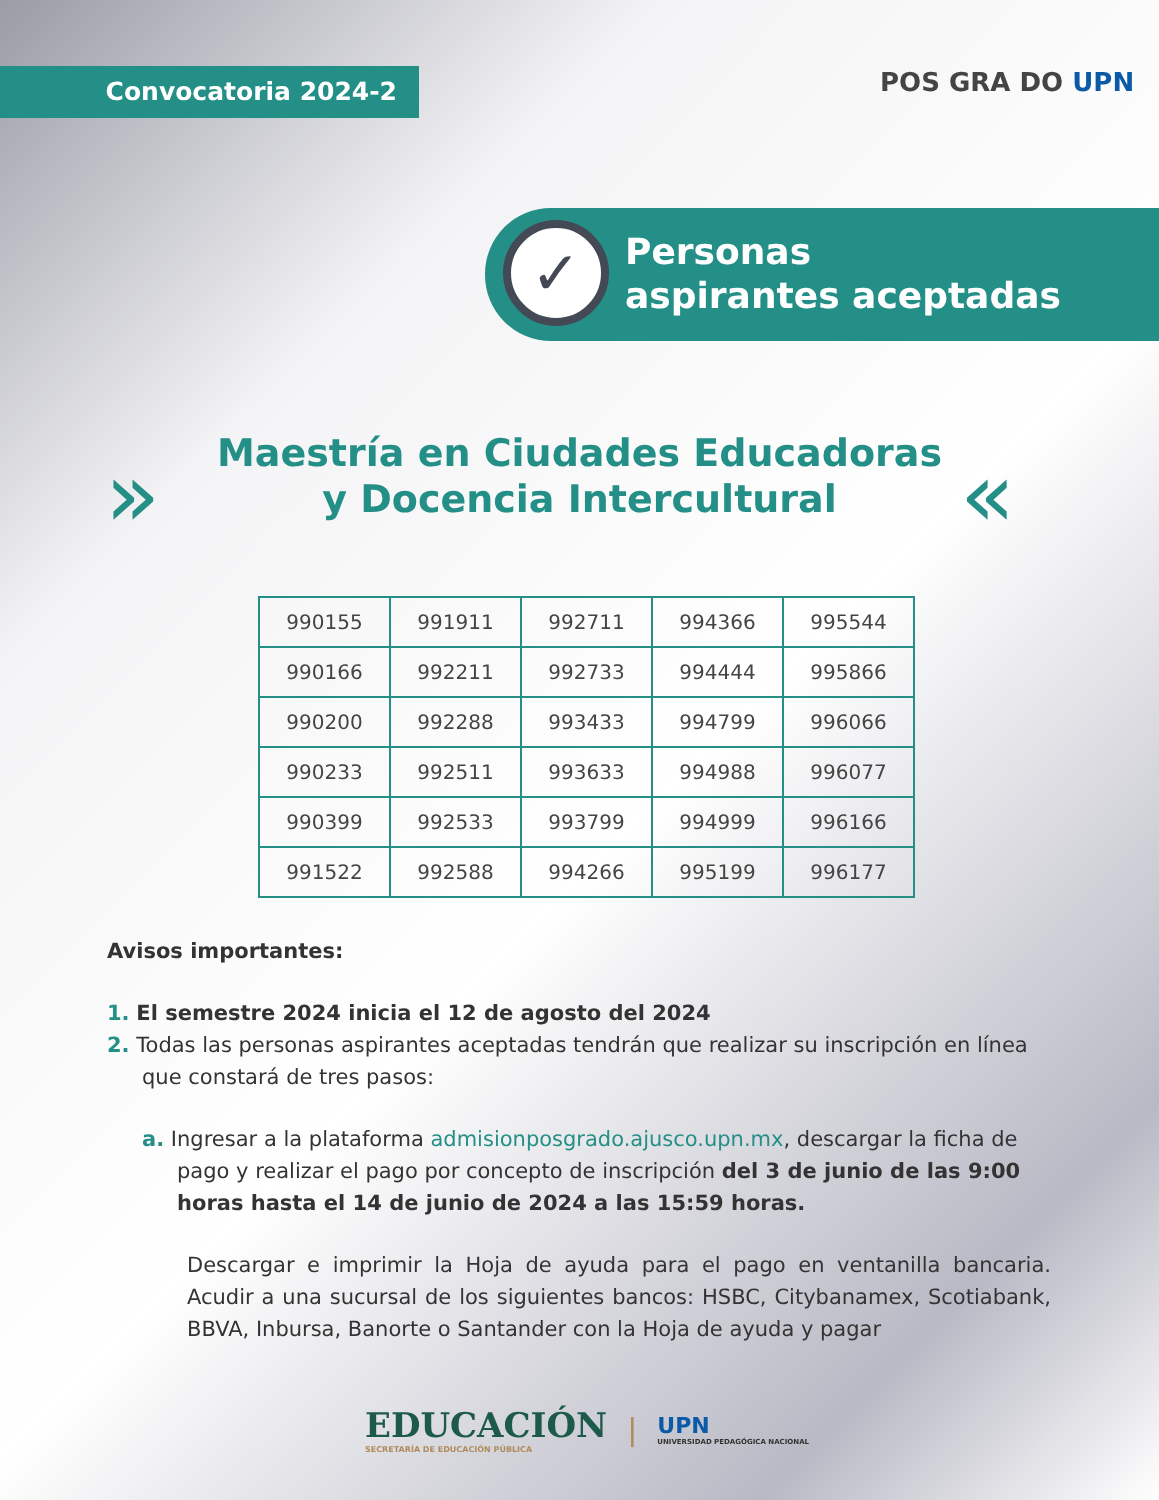Convocatoria 2024-2 POS GRA DO UPN
✓
Personas
aspirantes aceptadas
»
Maestría en Ciudades Educadoras
y Docencia Intercultural
«
| 990155 | 991911 | 992711 | 994366 | 995544 |
| 990166 | 992211 | 992733 | 994444 | 995866 |
| 990200 | 992288 | 993433 | 994799 | 996066 |
| 990233 | 992511 | 993633 | 994988 | 996077 |
| 990399 | 992533 | 993799 | 994999 | 996166 |
| 991522 | 992588 | 994266 | 995199 | 996177 |
Avisos importantes:
1. El semestre 2024 inicia el 12 de agosto del 2024
2. Todas las personas aspirantes aceptadas tendrán que realizar su inscripción en línea que constará de tres pasos:
a. Ingresar a la plataforma admisionposgrado.ajusco.upn.mx, descargar la ficha de pago y realizar el pago por concepto de inscripción del 3 de junio de las 9:00 horas hasta el 14 de junio de 2024 a las 15:59 horas.
Descargar e imprimir la Hoja de ayuda para el pago en ventanilla bancaria. Acudir a una sucursal de los siguientes bancos: HSBC, Citybanamex, Scotiabank, BBVA, Inbursa, Banorte o Santander con la Hoja de ayuda y pagar
EDUCACIÓN
SECRETARÍA DE EDUCACIÓN PÚBLICA
|
UPN
UNIVERSIDAD PEDAGÓGICA NACIONAL